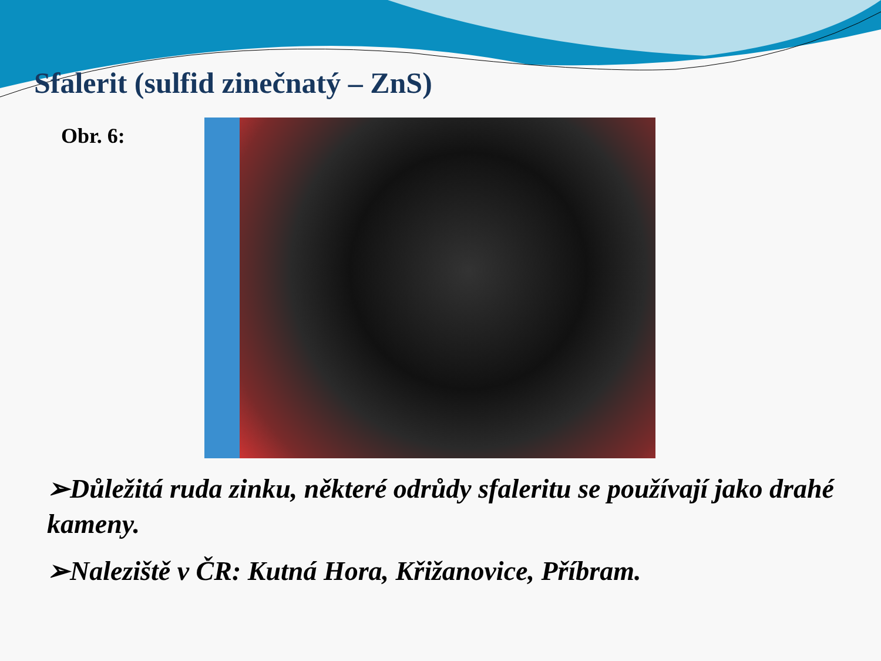Sfalerit (sulfid zinečnatý – ZnS)
Obr. 6:
➢Důležitá ruda zinku, některé odrůdy sfaleritu se používají jako drahé kameny.
➢Naleziště v ČR: Kutná Hora, Křižanovice, Příbram.